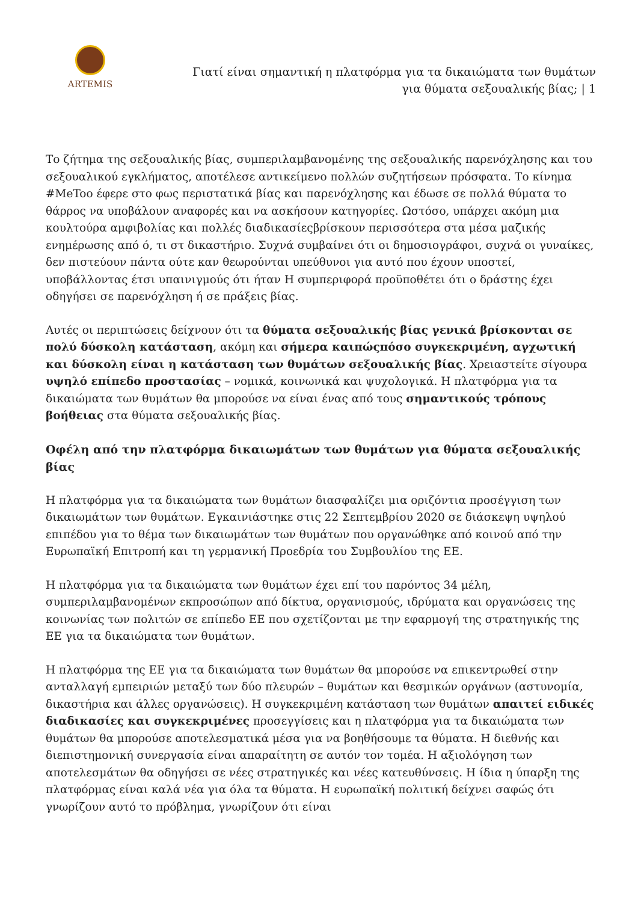ARTEMIS
Γιατί είναι σημαντική η πλατφόρμα για τα δικαιώματα των θυμάτων
για θύματα σεξουαλικής βίας; | 1
Το ζήτημα της σεξουαλικής βίας, συμπεριλαμβανομένης της σεξουαλικής παρενόχλησης και του σεξουαλικού εγκλήματος, αποτέλεσε αντικείμενο πολλών συζητήσεων πρόσφατα. Το κίνημα #MeToo έφερε στο φως περιστατικά βίας και παρενόχλησης και έδωσε σε πολλά θύματα το θάρρος να υποβάλουν αναφορές και να ασκήσουν κατηγορίες. Ωστόσο, υπάρχει ακόμη μια κουλτούρα αμφιβολίας και πολλές διαδικασίεςβρίσκουν περισσότερα στα μέσα μαζικής ενημέρωσης από ό, τι στ δικαστήριο. Συχνά συμβαίνει ότι οι δημοσιογράφοι, συχνά οι γυναίκες, δεν πιστεύουν πάντα ούτε καν θεωρούνται υπεύθυνοι για αυτό που έχουν υποστεί, υποβάλλοντας έτσι υπαινιγμούς ότι ήταν Η συμπεριφορά προϋποθέτει ότι ο δράστης έχει οδηγήσει σε παρενόχληση ή σε πράξεις βίας.
Αυτές οι περιπτώσεις δείχνουν ότι τα θύματα σεξουαλικής βίας γενικά βρίσκονται σε πολύ δύσκολη κατάσταση, ακόμη και σήμερα καιπώςπόσο συγκεκριμένη, αγχωτική και δύσκολη είναι η κατάσταση των θυμάτων σεξουαλικής βίας. Χρειαστείτε σίγουρα υψηλό επίπεδο προστασίας – νομικά, κοινωνικά και ψυχολογικά. Η πλατφόρμα για τα δικαιώματα των θυμάτων θα μπορούσε να είναι ένας από τους σημαντικούς τρόπους βοήθειας στα θύματα σεξουαλικής βίας.
Οφέλη από την πλατφόρμα δικαιωμάτων των θυμάτων για θύματα σεξουαλικής βίας
Η πλατφόρμα για τα δικαιώματα των θυμάτων διασφαλίζει μια οριζόντια προσέγγιση των δικαιωμάτων των θυμάτων. Εγκαινιάστηκε στις 22 Σεπτεμβρίου 2020 σε διάσκεψη υψηλού επιπέδου για το θέμα των δικαιωμάτων των θυμάτων που οργανώθηκε από κοινού από την Ευρωπαϊκή Επιτροπή και τη γερμανική Προεδρία του Συμβουλίου της ΕΕ.
Η πλατφόρμα για τα δικαιώματα των θυμάτων έχει επί του παρόντος 34 μέλη, συμπεριλαμβανομένων εκπροσώπων από δίκτυα, οργανισμούς, ιδρύματα και οργανώσεις της κοινωνίας των πολιτών σε επίπεδο ΕΕ που σχετίζονται με την εφαρμογή της στρατηγικής της ΕΕ για τα δικαιώματα των θυμάτων.
Η πλατφόρμα της ΕΕ για τα δικαιώματα των θυμάτων θα μπορούσε να επικεντρωθεί στην ανταλλαγή εμπειριών μεταξύ των δύο πλευρών – θυμάτων και θεσμικών οργάνων (αστυνομία, δικαστήρια και άλλες οργανώσεις). Η συγκεκριμένη κατάσταση των θυμάτων απαιτεί ειδικές διαδικασίες και συγκεκριμένες προσεγγίσεις και η πλατφόρμα για τα δικαιώματα των θυμάτων θα μπορούσε αποτελεσματικά μέσα για να βοηθήσουμε τα θύματα. Η διεθνής και διεπιστημονική συνεργασία είναι απαραίτητη σε αυτόν τον τομέα. Η αξιολόγηση των αποτελεσμάτων θα οδηγήσει σε νέες στρατηγικές και νέες κατευθύνσεις. Η ίδια η ύπαρξη της πλατφόρμας είναι καλά νέα για όλα τα θύματα. Η ευρωπαϊκή πολιτική δείχνει σαφώς ότι γνωρίζουν αυτό το πρόβλημα, γνωρίζουν ότι είναι